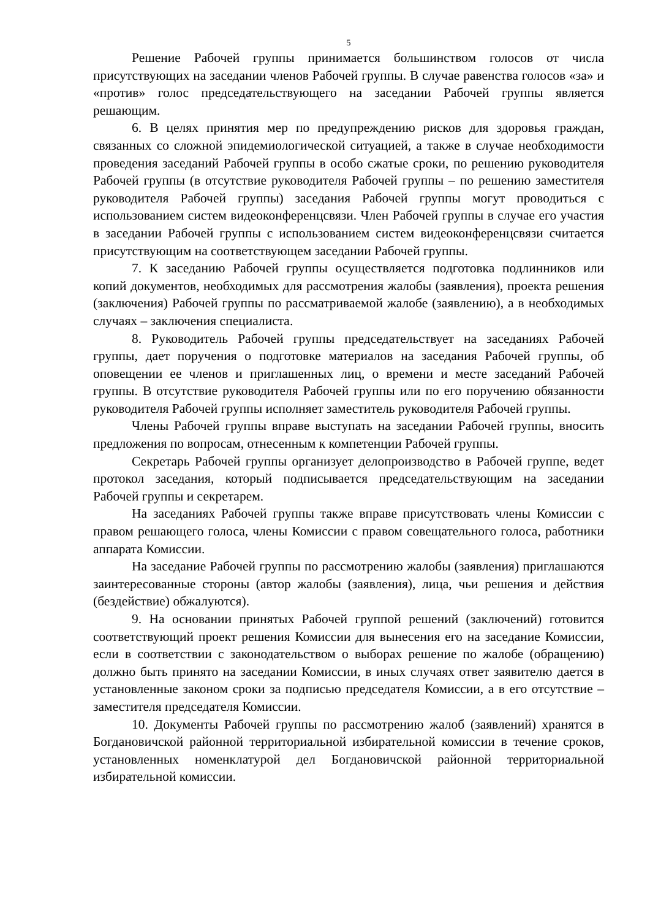5
Решение Рабочей группы принимается большинством голосов от числа присутствующих на заседании членов Рабочей группы. В случае равенства голосов «за» и «против» голос председательствующего на заседании Рабочей группы является решающим.
6. В целях принятия мер по предупреждению рисков для здоровья граждан, связанных со сложной эпидемиологической ситуацией, а также в случае необходимости проведения заседаний Рабочей группы в особо сжатые сроки, по решению руководителя Рабочей группы (в отсутствие руководителя Рабочей группы – по решению заместителя руководителя Рабочей группы) заседания Рабочей группы могут проводиться с использованием систем видеоконференцсвязи. Член Рабочей группы в случае его участия в заседании Рабочей группы с использованием систем видеоконференцсвязи считается присутствующим на соответствующем заседании Рабочей группы.
7. К заседанию Рабочей группы осуществляется подготовка подлинников или копий документов, необходимых для рассмотрения жалобы (заявления), проекта решения (заключения) Рабочей группы по рассматриваемой жалобе (заявлению), а в необходимых случаях – заключения специалиста.
8. Руководитель Рабочей группы председательствует на заседаниях Рабочей группы, дает поручения о подготовке материалов на заседания Рабочей группы, об оповещении ее членов и приглашенных лиц, о времени и месте заседаний Рабочей группы. В отсутствие руководителя Рабочей группы или по его поручению обязанности руководителя Рабочей группы исполняет заместитель руководителя Рабочей группы.
Члены Рабочей группы вправе выступать на заседании Рабочей группы, вносить предложения по вопросам, отнесенным к компетенции Рабочей группы.
Секретарь Рабочей группы организует делопроизводство в Рабочей группе, ведет протокол заседания, который подписывается председательствующим на заседании Рабочей группы и секретарем.
На заседаниях Рабочей группы также вправе присутствовать члены Комиссии с правом решающего голоса, члены Комиссии с правом совещательного голоса, работники аппарата Комиссии.
На заседание Рабочей группы по рассмотрению жалобы (заявления) приглашаются заинтересованные стороны (автор жалобы (заявления), лица, чьи решения и действия (бездействие) обжалуются).
9. На основании принятых Рабочей группой решений (заключений) готовится соответствующий проект решения Комиссии для вынесения его на заседание Комиссии, если в соответствии с законодательством о выборах решение по жалобе (обращению) должно быть принято на заседании Комиссии, в иных случаях ответ заявителю дается в установленные законом сроки за подписью председателя Комиссии, а в его отсутствие – заместителя председателя Комиссии.
10. Документы Рабочей группы по рассмотрению жалоб (заявлений) хранятся в Богдановичской районной территориальной избирательной комиссии в течение сроков, установленных номенклатурой дел Богдановичской районной территориальной избирательной комиссии.